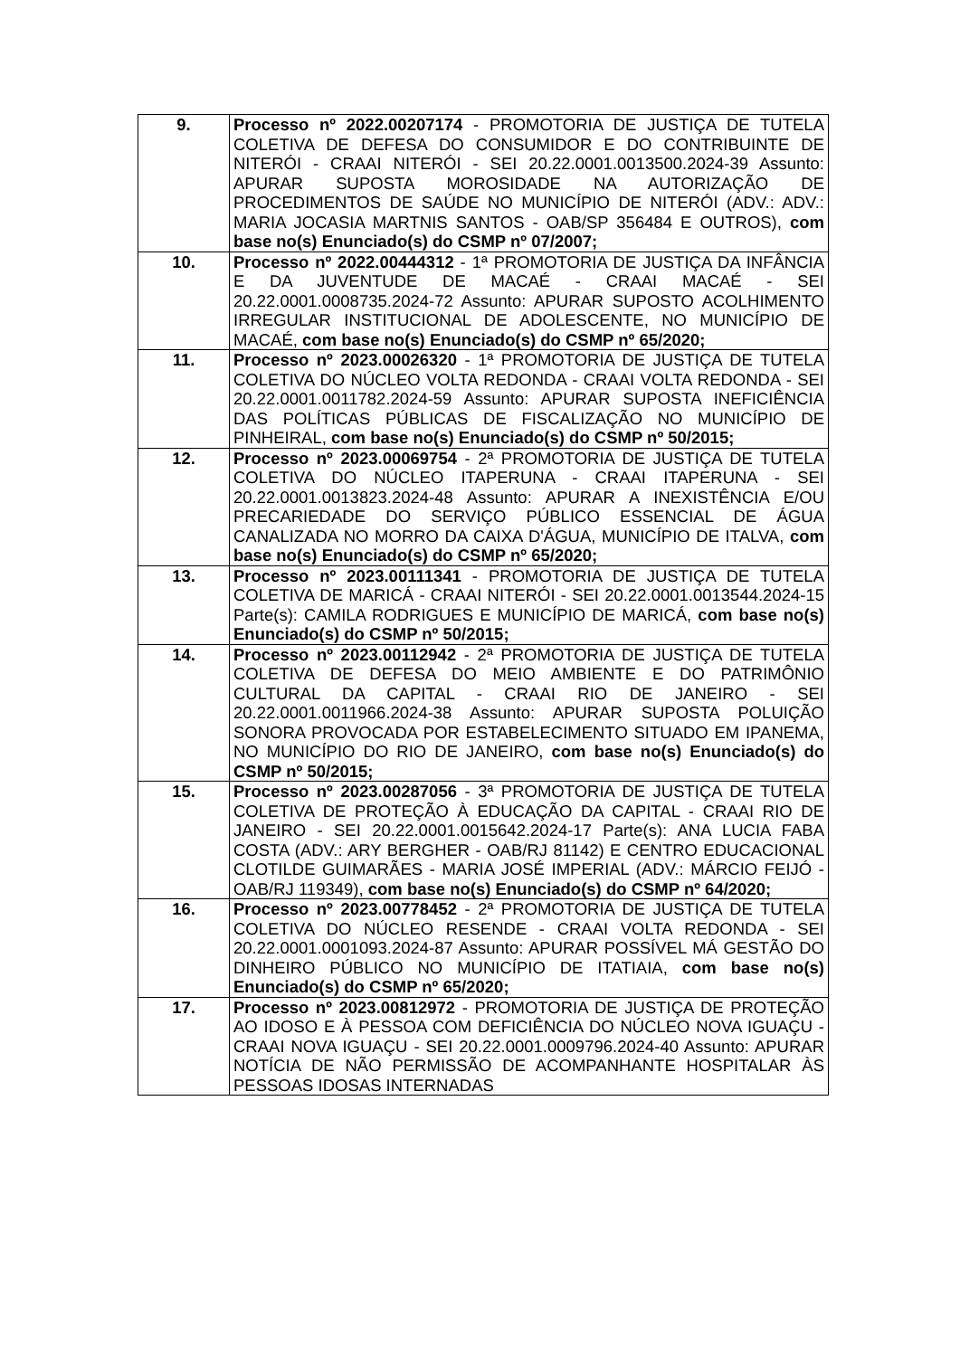| 9. | Processo nº 2022.00207174 - PROMOTORIA DE JUSTIÇA DE TUTELA COLETIVA DE DEFESA DO CONSUMIDOR E DO CONTRIBUINTE DE NITERÓI - CRAAI NITERÓI - SEI 20.22.0001.0013500.2024-39 Assunto: APURAR SUPOSTA MOROSIDADE NA AUTORIZAÇÃO DE PROCEDIMENTOS DE SAÚDE NO MUNICÍPIO DE NITERÓI (ADV.: ADV.: MARIA JOCASIA MARTNIS SANTOS - OAB/SP 356484 E OUTROS), com base no(s) Enunciado(s) do CSMP nº 07/2007; |
| 10. | Processo nº 2022.00444312 - 1ª PROMOTORIA DE JUSTIÇA DA INFÂNCIA E DA JUVENTUDE DE MACAÉ - CRAAI MACAÉ - SEI 20.22.0001.0008735.2024-72 Assunto: APURAR SUPOSTO ACOLHIMENTO IRREGULAR INSTITUCIONAL DE ADOLESCENTE, NO MUNICÍPIO DE MACAÉ, com base no(s) Enunciado(s) do CSMP nº 65/2020; |
| 11. | Processo nº 2023.00026320 - 1ª PROMOTORIA DE JUSTIÇA DE TUTELA COLETIVA DO NÚCLEO VOLTA REDONDA - CRAAI VOLTA REDONDA - SEI 20.22.0001.0011782.2024-59 Assunto: APURAR SUPOSTA INEFICIÊNCIA DAS POLÍTICAS PÚBLICAS DE FISCALIZAÇÃO NO MUNICÍPIO DE PINHEIRAL, com base no(s) Enunciado(s) do CSMP nº 50/2015; |
| 12. | Processo nº 2023.00069754 - 2ª PROMOTORIA DE JUSTIÇA DE TUTELA COLETIVA DO NÚCLEO ITAPERUNA - CRAAI ITAPERUNA - SEI 20.22.0001.0013823.2024-48 Assunto: APURAR A INEXISTÊNCIA E/OU PRECARIEDADE DO SERVIÇO PÚBLICO ESSENCIAL DE ÁGUA CANALIZADA NO MORRO DA CAIXA D'ÁGUA, MUNICÍPIO DE ITALVA, com base no(s) Enunciado(s) do CSMP nº 65/2020; |
| 13. | Processo nº 2023.00111341 - PROMOTORIA DE JUSTIÇA DE TUTELA COLETIVA DE MARICÁ - CRAAI NITERÓI - SEI 20.22.0001.0013544.2024-15 Parte(s): CAMILA RODRIGUES E MUNICÍPIO DE MARICÁ, com base no(s) Enunciado(s) do CSMP nº 50/2015; |
| 14. | Processo nº 2023.00112942 - 2ª PROMOTORIA DE JUSTIÇA DE TUTELA COLETIVA DE DEFESA DO MEIO AMBIENTE E DO PATRIMÔNIO CULTURAL DA CAPITAL - CRAAI RIO DE JANEIRO - SEI 20.22.0001.0011966.2024-38 Assunto: APURAR SUPOSTA POLUIÇÃO SONORA PROVOCADA POR ESTABELECIMENTO SITUADO EM IPANEMA, NO MUNICÍPIO DO RIO DE JANEIRO, com base no(s) Enunciado(s) do CSMP nº 50/2015; |
| 15. | Processo nº 2023.00287056 - 3ª PROMOTORIA DE JUSTIÇA DE TUTELA COLETIVA DE PROTEÇÃO À EDUCAÇÃO DA CAPITAL - CRAAI RIO DE JANEIRO - SEI 20.22.0001.0015642.2024-17 Parte(s): ANA LUCIA FABA COSTA (ADV.: ARY BERGHER - OAB/RJ 81142) E CENTRO EDUCACIONAL CLOTILDE GUIMARÃES - MARIA JOSÉ IMPERIAL (ADV.: MÁRCIO FEIJÓ - OAB/RJ 119349), com base no(s) Enunciado(s) do CSMP nº 64/2020; |
| 16. | Processo nº 2023.00778452 - 2ª PROMOTORIA DE JUSTIÇA DE TUTELA COLETIVA DO NÚCLEO RESENDE - CRAAI VOLTA REDONDA - SEI 20.22.0001.0001093.2024-87 Assunto: APURAR POSSÍVEL MÁ GESTÃO DO DINHEIRO PÚBLICO NO MUNICÍPIO DE ITATIAIA, com base no(s) Enunciado(s) do CSMP nº 65/2020; |
| 17. | Processo nº 2023.00812972 - PROMOTORIA DE JUSTIÇA DE PROTEÇÃO AO IDOSO E À PESSOA COM DEFICIÊNCIA DO NÚCLEO NOVA IGUAÇU - CRAAI NOVA IGUAÇU - SEI 20.22.0001.0009796.2024-40 Assunto: APURAR NOTÍCIA DE NÃO PERMISSÃO DE ACOMPANHANTE HOSPITALAR ÀS PESSOAS IDOSAS INTERNADAS |